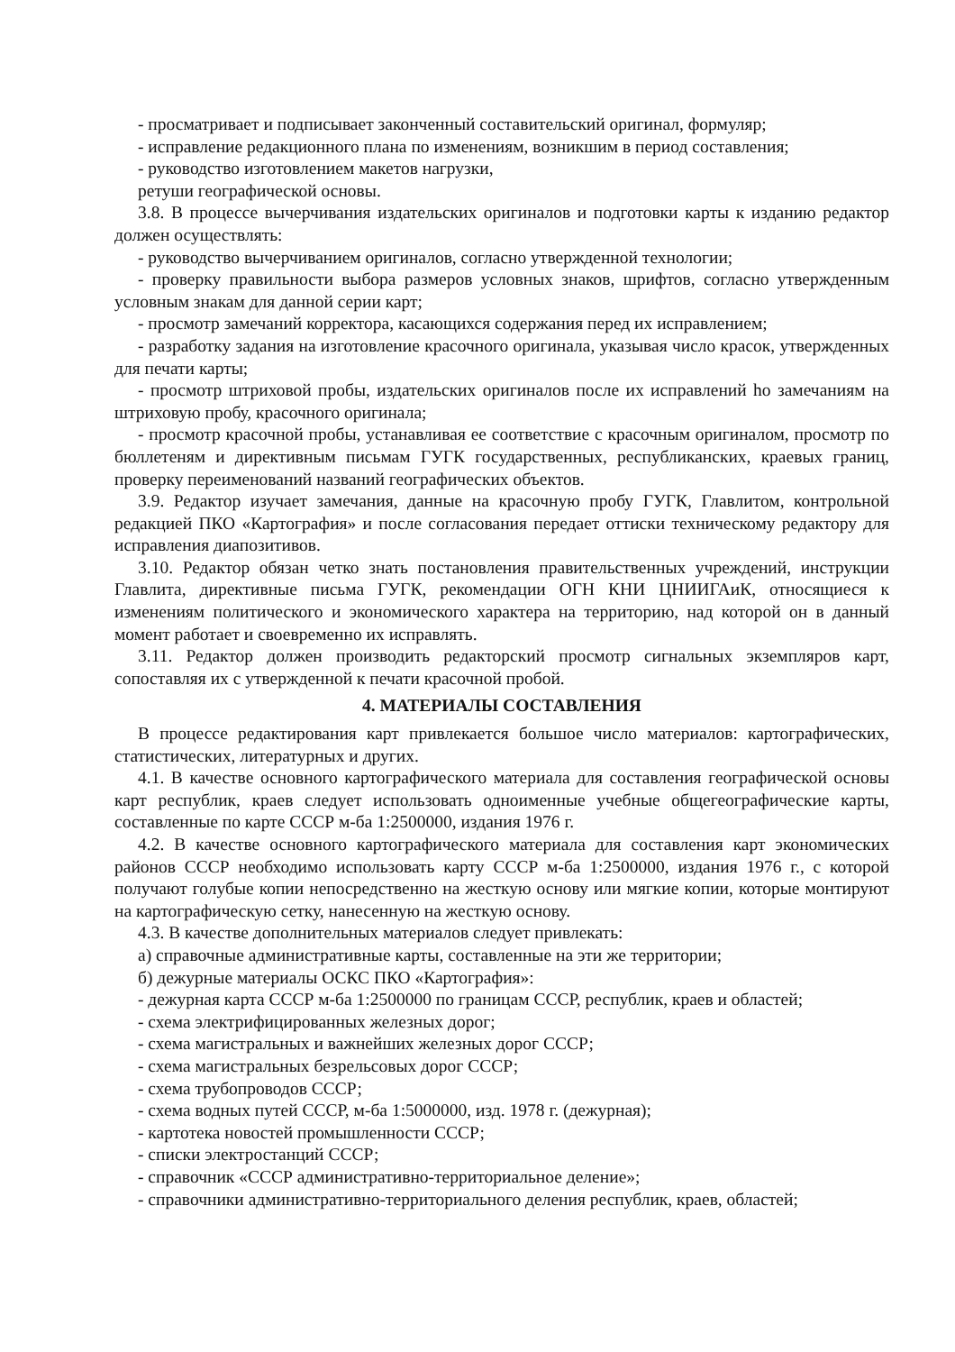- просматривает и подписывает законченный составительский оригинал, формуляр;
- исправление редакционного плана по изменениям, возникшим в период составления;
- руководство изготовлением макетов нагрузки,
ретуши географической основы.
3.8. В процессе вычерчивания издательских оригиналов и подготовки карты к изданию редактор должен осуществлять:
- руководство вычерчиванием оригиналов, согласно утвержденной технологии;
- проверку правильности выбора размеров условных знаков, шрифтов, согласно утвержденным условным знакам для данной серии карт;
- просмотр замечаний корректора, касающихся содержания перед их исправлением;
- разработку задания на изготовление красочного оригинала, указывая число красок, утвержденных для печати карты;
- просмотр штриховой пробы, издательских оригиналов после их исправлений ho замечаниям на штриховую пробу, красочного оригинала;
- просмотр красочной пробы, устанавливая ее соответствие с красочным оригиналом, просмотр по бюллетеням и директивным письмам ГУГК государственных, республиканских, краевых границ, проверку переименований названий географических объектов.
3.9. Редактор изучает замечания, данные на красочную пробу ГУГК, Главлитом, контрольной редакцией ПКО «Картография» и после согласования передает оттиски техническому редактору для исправления диапозитивов.
3.10. Редактор обязан четко знать постановления правительственных учреждений, инструкции Главлита, директивные письма ГУГК, рекомендации ОГН КНИ ЦНИИГАиК, относящиеся к изменениям политического и экономического характера на территорию, над которой он в данный момент работает и своевременно их исправлять.
3.11. Редактор должен производить редакторский просмотр сигнальных экземпляров карт, сопоставляя их с утвержденной к печати красочной пробой.
4. МАТЕРИАЛЫ СОСТАВЛЕНИЯ
В процессе редактирования карт привлекается большое число материалов: картографических, статистических, литературных и других.
4.1. В качестве основного картографического материала для составления географической основы карт республик, краев следует использовать одноименные учебные общегеографические карты, составленные по карте СССР м-ба 1:2500000, издания 1976 г.
4.2. В качестве основного картографического материала для составления карт экономических районов СССР необходимо использовать карту СССР м-ба 1:2500000, издания 1976 г., с которой получают голубые копии непосредственно на жесткую основу или мягкие копии, которые монтируют на картографическую сетку, нанесенную на жесткую основу.
4.3. В качестве дополнительных материалов следует привлекать:
а) справочные административные карты, составленные на эти же территории;
б) дежурные материалы ОСКС ПКО «Картография»:
- дежурная карта СССР м-ба 1:2500000 по границам СССР, республик, краев и областей;
- схема электрифицированных железных дорог;
- схема магистральных и важнейших железных дорог СССР;
- схема магистральных безрельсовых дорог СССР;
- схема трубопроводов СССР;
- схема водных путей СССР, м-ба 1:5000000, изд. 1978 г. (дежурная);
- картотека новостей промышленности СССР;
- списки электростанций СССР;
- справочник «СССР административно-территориальное деление»;
- справочники административно-территориального деления республик, краев, областей;